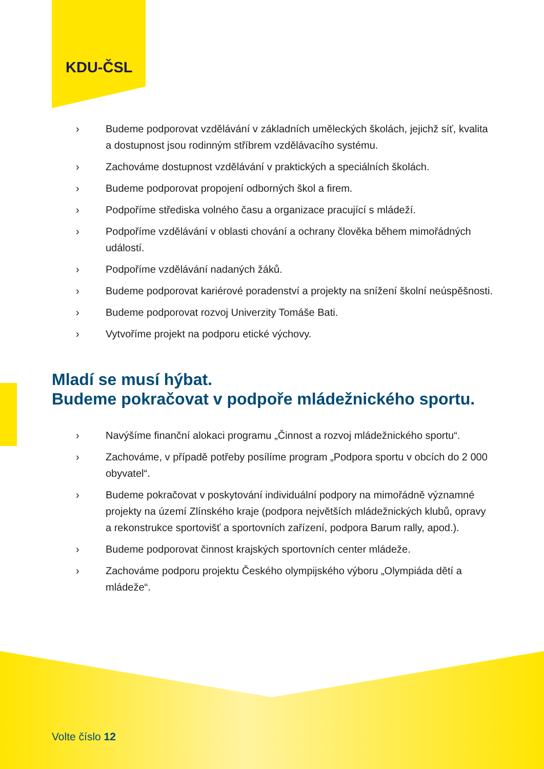KDU-ČSL
› Budeme podporovat vzdělávání v základních uměleckých školách, jejichž síť, kvalita a dostupnost jsou rodinným stříbrem vzdělávacího systému.
› Zachováme dostupnost vzdělávání v praktických a speciálních školách.
› Budeme podporovat propojení odborných škol a firem.
› Podpoříme střediska volného času a organizace pracující s mládeží.
› Podpoříme vzdělávání v oblasti chování a ochrany člověka během mimořádných událostí.
› Podpoříme vzdělávání nadaných žáků.
› Budeme podporovat kariérové poradenství a projekty na snížení školní neúspěšnosti.
› Budeme podporovat rozvoj Univerzity Tomáše Bati.
› Vytvoříme projekt na podporu etické výchovy.
Mladí se musí hýbat.
Budeme pokračovat v podpoře mládežnického sportu.
› Navýšíme finanční alokaci programu „Činnost a rozvoj mládežnického sportu“.
› Zachováme, v případě potřeby posílíme program „Podpora sportu v obcích do 2 000 obyvatel“.
› Budeme pokračovat v poskytování individuální podpory na mimořádně významné projekty na území Zlínského kraje (podpora největších mládežnických klubů, opravy a rekonstrukce sportovišť a sportovních zařízení, podpora Barum rally, apod.).
› Budeme podporovat činnost krajských sportovních center mládeže.
› Zachováme podporu projektu Českého olympijského výboru „Olympiáda dětí a mládeže“.
Volte číslo 12